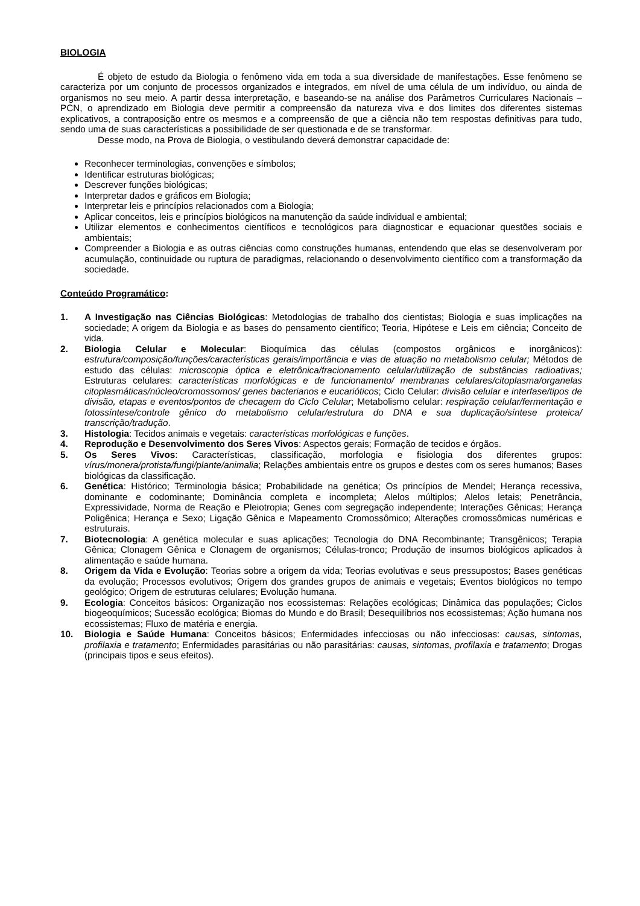BIOLOGIA
É objeto de estudo da Biologia o fenômeno vida em toda a sua diversidade de manifestações. Esse fenômeno se caracteriza por um conjunto de processos organizados e integrados, em nível de uma célula de um indivíduo, ou ainda de organismos no seu meio. A partir dessa interpretação, e baseando-se na análise dos Parâmetros Curriculares Nacionais – PCN, o aprendizado em Biologia deve permitir a compreensão da natureza viva e dos limites dos diferentes sistemas explicativos, a contraposição entre os mesmos e a compreensão de que a ciência não tem respostas definitivas para tudo, sendo uma de suas características a possibilidade de ser questionada e de se transformar.
Desse modo, na Prova de Biologia, o vestibulando deverá demonstrar capacidade de:
Reconhecer terminologias, convenções e símbolos;
Identificar estruturas biológicas;
Descrever funções biológicas;
Interpretar dados e gráficos em Biologia;
Interpretar leis e princípios relacionados com a Biologia;
Aplicar conceitos, leis e princípios biológicos na manutenção da saúde individual e ambiental;
Utilizar elementos e conhecimentos científicos e tecnológicos para diagnosticar e equacionar questões sociais e ambientais;
Compreender a Biologia e as outras ciências como construções humanas, entendendo que elas se desenvolveram por acumulação, continuidade ou ruptura de paradigmas, relacionando o desenvolvimento científico com a transformação da sociedade.
Conteúdo Programático:
1. A Investigação nas Ciências Biológicas: Metodologias de trabalho dos cientistas; Biologia e suas implicações na sociedade; A origem da Biologia e as bases do pensamento científico; Teoria, Hipótese e Leis em ciência; Conceito de vida.
2. Biologia Celular e Molecular: Bioquímica das células (compostos orgânicos e inorgânicos): estrutura/composição/funções/características gerais/importância e vias de atuação no metabolismo celular; Métodos de estudo das células: microscopia óptica e eletrônica/fracionamento celular/utilização de substâncias radioativas; Estruturas celulares: características morfológicas e de funcionamento/ membranas celulares/citoplasma/organelas citoplasmáticas/núcleo/cromossomos/ genes bacterianos e eucarióticos; Ciclo Celular: divisão celular e interfase/tipos de divisão, etapas e eventos/pontos de checagem do Ciclo Celular; Metabolismo celular: respiração celular/fermentação e fotossíntese/controle gênico do metabolismo celular/estrutura do DNA e sua duplicação/síntese proteica/ transcrição/tradução.
3. Histologia: Tecidos animais e vegetais: características morfológicas e funções.
4. Reprodução e Desenvolvimento dos Seres Vivos: Aspectos gerais; Formação de tecidos e órgãos.
5. Os Seres Vivos: Características, classificação, morfologia e fisiologia dos diferentes grupos: vírus/monera/protista/fungi/plante/animalia; Relações ambientais entre os grupos e destes com os seres humanos; Bases biológicas da classificação.
6. Genética: Histórico; Terminologia básica; Probabilidade na genética; Os princípios de Mendel; Herança recessiva, dominante e codominante; Dominância completa e incompleta; Alelos múltiplos; Alelos letais; Penetrância, Expressividade, Norma de Reação e Pleiotropia; Genes com segregação independente; Interações Gênicas; Herança Poligênica; Herança e Sexo; Ligação Gênica e Mapeamento Cromossômico; Alterações cromossômicas numéricas e estruturais.
7. Biotecnologia: A genética molecular e suas aplicações; Tecnologia do DNA Recombinante; Transgênicos; Terapia Gênica; Clonagem Gênica e Clonagem de organismos; Células-tronco; Produção de insumos biológicos aplicados à alimentação e saúde humana.
8. Origem da Vida e Evolução: Teorias sobre a origem da vida; Teorias evolutivas e seus pressupostos; Bases genéticas da evolução; Processos evolutivos; Origem dos grandes grupos de animais e vegetais; Eventos biológicos no tempo geológico; Origem de estruturas celulares; Evolução humana.
9. Ecologia: Conceitos básicos: Organização nos ecossistemas: Relações ecológicas; Dinâmica das populações; Ciclos biogeoquímicos; Sucessão ecológica; Biomas do Mundo e do Brasil; Desequilíbrios nos ecossistemas; Ação humana nos ecossistemas; Fluxo de matéria e energia.
10. Biologia e Saúde Humana: Conceitos básicos; Enfermidades infecciosas ou não infecciosas: causas, sintomas, profilaxia e tratamento; Enfermidades parasitárias ou não parasitárias: causas, sintomas, profilaxia e tratamento; Drogas (principais tipos e seus efeitos).